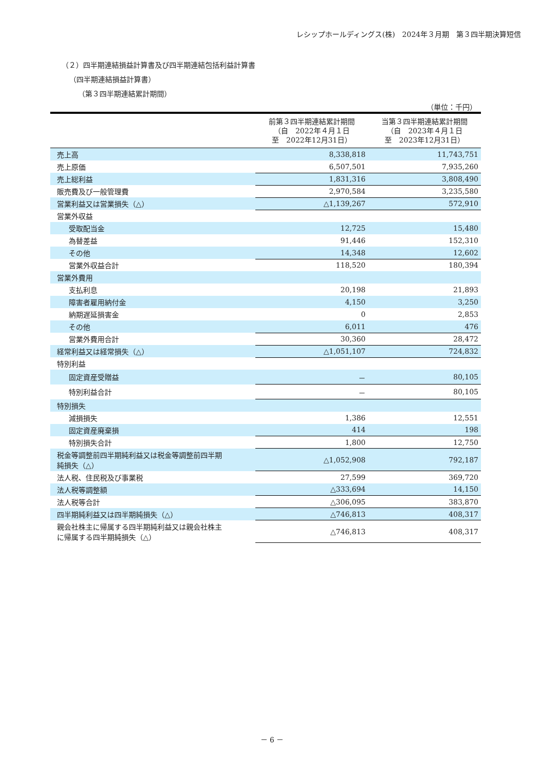レシップホールディングス(株)　2024年３月期　第３四半期決算短信
（２）四半期連結損益計算書及び四半期連結包括利益計算書
（四半期連結損益計算書）
（第３四半期連結累計期間）
（単位：千円）
| | 前第３四半期連結累計期間 （自 2022年４月１日 至 2022年12月31日） | 当第３四半期連結累計期間 （自 2023年４月１日 至 2023年12月31日） |
| --- | --- | --- |
| 売上高 | 8,338,818 | 11,743,751 |
| 売上原価 | 6,507,501 | 7,935,260 |
| 売上総利益 | 1,831,316 | 3,808,490 |
| 販売費及び一般管理費 | 2,970,584 | 3,235,580 |
| 営業利益又は営業損失（△） | △1,139,267 | 572,910 |
| 営業外収益 | | |
| 受取配当金 | 12,725 | 15,480 |
| 為替差益 | 91,446 | 152,310 |
| その他 | 14,348 | 12,602 |
| 営業外収益合計 | 118,520 | 180,394 |
| 営業外費用 | | |
| 支払利息 | 20,198 | 21,893 |
| 障害者雇用納付金 | 4,150 | 3,250 |
| 納期遅延損害金 | 0 | 2,853 |
| その他 | 6,011 | 476 |
| 営業外費用合計 | 30,360 | 28,472 |
| 経常利益又は経常損失（△） | △1,051,107 | 724,832 |
| 特別利益 | | |
| 固定資産受贈益 | － | 80,105 |
| 特別利益合計 | － | 80,105 |
| 特別損失 | | |
| 減損損失 | 1,386 | 12,551 |
| 固定資産廃棄損 | 414 | 198 |
| 特別損失合計 | 1,800 | 12,750 |
| 税金等調整前四半期純利益又は税金等調整前四半期 純損失（△） | △1,052,908 | 792,187 |
| 法人税、住民税及び事業税 | 27,599 | 369,720 |
| 法人税等調整額 | △333,694 | 14,150 |
| 法人税等合計 | △306,095 | 383,870 |
| 四半期純利益又は四半期純損失（△） | △746,813 | 408,317 |
| 親会社株主に帰属する四半期純利益又は親会社株主 に帰属する四半期純損失（△） | △746,813 | 408,317 |
－ 6 －